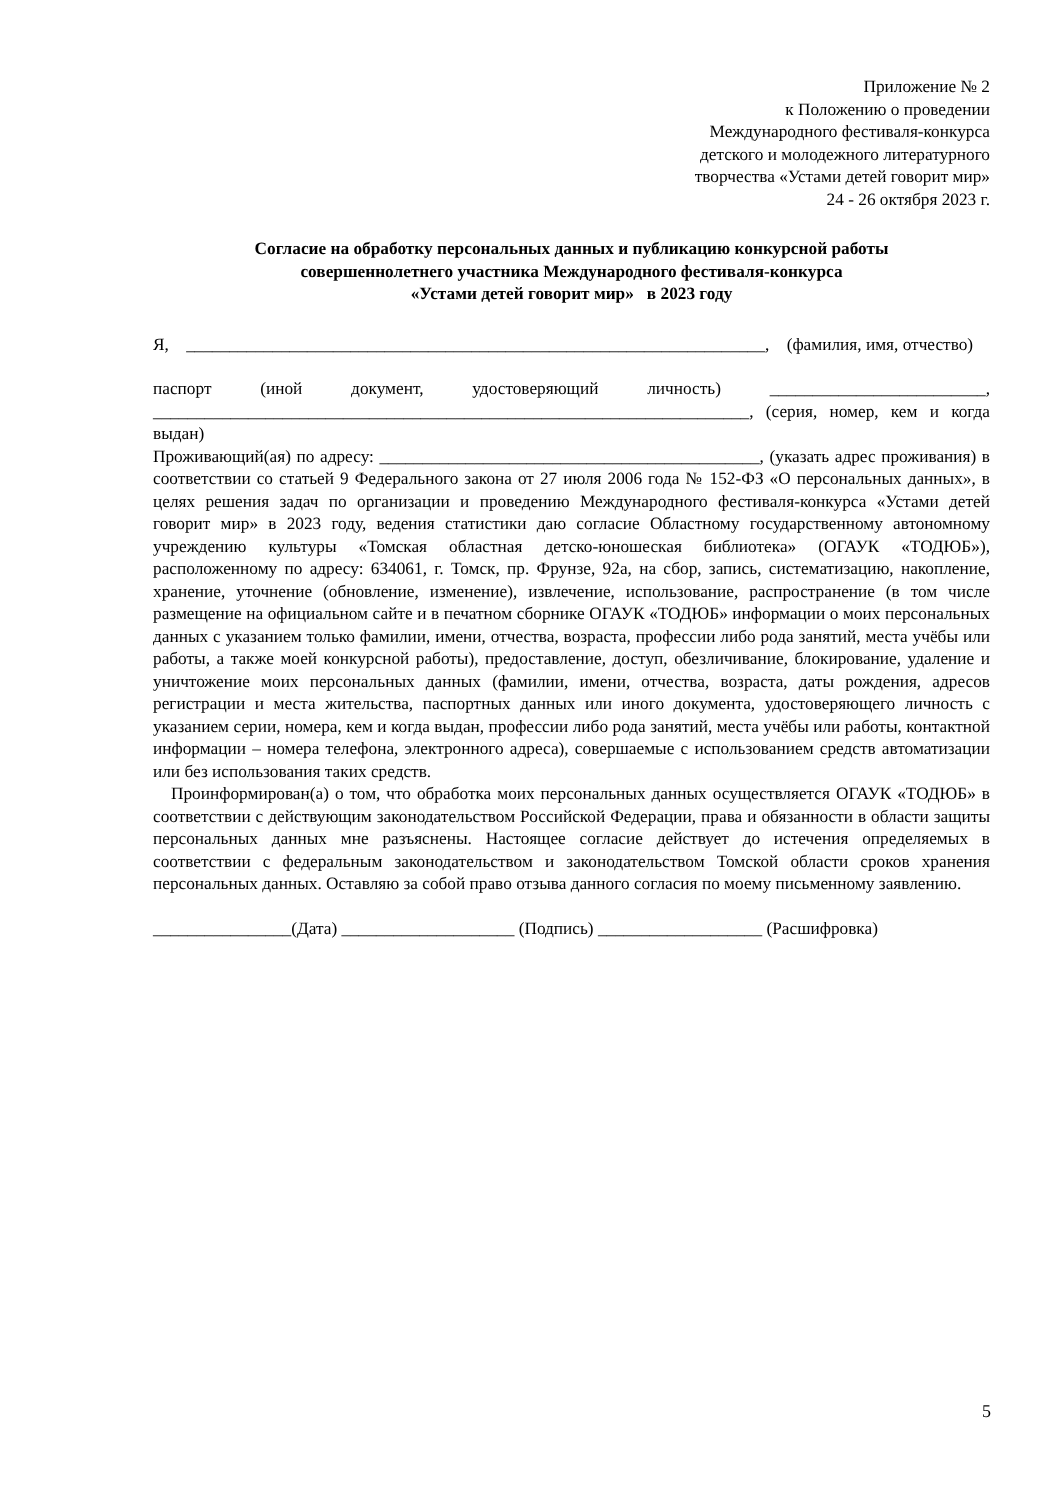Приложение № 2
к Положению о проведении
Международного фестиваля-конкурса
детского и молодежного литературного
творчества «Устами детей говорит мир»
24 - 26 октября 2023 г.
Согласие на обработку персональных данных и публикацию конкурсной работы
совершеннолетнего участника Международного фестиваля-конкурса
«Устами детей говорит мир» в 2023 году
Я, ___________________________________________________________________, (фамилия, имя, отчество)
паспорт (иной документ, удостоверяющий личность) _________________________, _____________________________________________________________________, (серия, номер, кем и когда выдан)
Проживающий(ая) по адресу: ____________________________________________, (указать адрес проживания) в соответствии со статьей 9 Федерального закона от 27 июля 2006 года № 152-ФЗ «О персональных данных», в целях решения задач по организации и проведению Международного фестиваля-конкурса «Устами детей говорит мир» в 2023 году, ведения статистики даю согласие Областному государственному автономному учреждению культуры «Томская областная детско-юношеская библиотека» (ОГАУК «ТОДЮБ»), расположенному по адресу: 634061, г. Томск, пр. Фрунзе, 92а, на сбор, запись, систематизацию, накопление, хранение, уточнение (обновление, изменение), извлечение, использование, распространение (в том числе размещение на официальном сайте и в печатном сборнике ОГАУК «ТОДЮБ» информации о моих персональных данных с указанием только фамилии, имени, отчества, возраста, профессии либо рода занятий, места учёбы или работы, а также моей конкурсной работы), предоставление, доступ, обезличивание, блокирование, удаление и уничтожение моих персональных данных (фамилии, имени, отчества, возраста, даты рождения, адресов регистрации и места жительства, паспортных данных или иного документа, удостоверяющего личность с указанием серии, номера, кем и когда выдан, профессии либо рода занятий, места учёбы или работы, контактной информации – номера телефона, электронного адреса), совершаемые с использованием средств автоматизации или без использования таких средств.
Проинформирован(а) о том, что обработка моих персональных данных осуществляется ОГАУК «ТОДЮБ» в соответствии с действующим законодательством Российской Федерации, права и обязанности в области защиты персональных данных мне разъяснены. Настоящее согласие действует до истечения определяемых в соответствии с федеральным законодательством и законодательством Томской области сроков хранения персональных данных. Оставляю за собой право отзыва данного согласия по моему письменному заявлению.
________________(Дата) ____________________ (Подпись) ___________________ (Расшифровка)
5